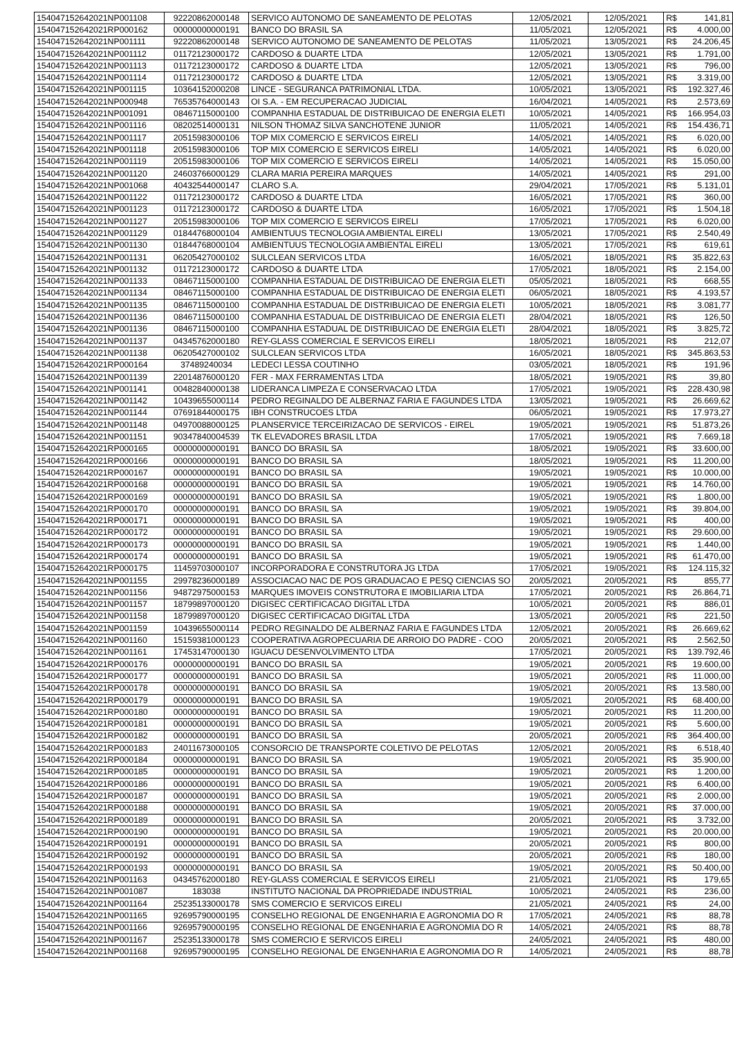| 154047152642021NP001108 | 92220862000148 | SERVICO AUTONOMO DE SANEAMENTO DE PELOTAS | 12/05/2021 | 12/05/2021 | R$ | 141,81 |
| 154047152642021RP000162 | 00000000000191 | BANCO DO BRASIL SA | 11/05/2021 | 12/05/2021 | R$ | 4.000,00 |
| 154047152642021NP001111 | 92220862000148 | SERVICO AUTONOMO DE SANEAMENTO DE PELOTAS | 11/05/2021 | 13/05/2021 | R$ | 24.206,45 |
| 154047152642021NP001112 | 01172123000172 | CARDOSO & DUARTE LTDA | 12/05/2021 | 13/05/2021 | R$ | 1.791,00 |
| 154047152642021NP001113 | 01172123000172 | CARDOSO & DUARTE LTDA | 12/05/2021 | 13/05/2021 | R$ | 796,00 |
| 154047152642021NP001114 | 01172123000172 | CARDOSO & DUARTE LTDA | 12/05/2021 | 13/05/2021 | R$ | 3.319,00 |
| 154047152642021NP001115 | 10364152000208 | LINCE - SEGURANCA PATRIMONIAL LTDA. | 10/05/2021 | 13/05/2021 | R$ | 192.327,46 |
| 154047152642021NP000948 | 76535764000143 | OI S.A. - EM RECUPERACAO JUDICIAL | 16/04/2021 | 14/05/2021 | R$ | 2.573,69 |
| 154047152642021NP001091 | 08467115000100 | COMPANHIA ESTADUAL DE DISTRIBUICAO DE ENERGIA ELETI | 10/05/2021 | 14/05/2021 | R$ | 166.954,03 |
| 154047152642021NP001116 | 08202514000131 | NILSON THOMAZ SILVA SANCHOTENE JUNIOR | 11/05/2021 | 14/05/2021 | R$ | 154.436,71 |
| 154047152642021NP001117 | 20515983000106 | TOP MIX COMERCIO E SERVICOS EIRELI | 14/05/2021 | 14/05/2021 | R$ | 6.020,00 |
| 154047152642021NP001118 | 20515983000106 | TOP MIX COMERCIO E SERVICOS EIRELI | 14/05/2021 | 14/05/2021 | R$ | 6.020,00 |
| 154047152642021NP001119 | 20515983000106 | TOP MIX COMERCIO E SERVICOS EIRELI | 14/05/2021 | 14/05/2021 | R$ | 15.050,00 |
| 154047152642021NP001120 | 24603766000129 | CLARA MARIA PEREIRA MARQUES | 14/05/2021 | 14/05/2021 | R$ | 291,00 |
| 154047152642021NP001068 | 40432544000147 | CLARO S.A. | 29/04/2021 | 17/05/2021 | R$ | 5.131,01 |
| 154047152642021NP001122 | 01172123000172 | CARDOSO & DUARTE LTDA | 16/05/2021 | 17/05/2021 | R$ | 360,00 |
| 154047152642021NP001123 | 01172123000172 | CARDOSO & DUARTE LTDA | 16/05/2021 | 17/05/2021 | R$ | 1.504,18 |
| 154047152642021NP001127 | 20515983000106 | TOP MIX COMERCIO E SERVICOS EIRELI | 17/05/2021 | 17/05/2021 | R$ | 6.020,00 |
| 154047152642021NP001129 | 01844768000104 | AMBIENTUUS TECNOLOGIA AMBIENTAL EIRELI | 13/05/2021 | 17/05/2021 | R$ | 2.540,49 |
| 154047152642021NP001130 | 01844768000104 | AMBIENTUUS TECNOLOGIA AMBIENTAL EIRELI | 13/05/2021 | 17/05/2021 | R$ | 619,61 |
| 154047152642021NP001131 | 06205427000102 | SULCLEAN SERVICOS LTDA | 16/05/2021 | 18/05/2021 | R$ | 35.822,63 |
| 154047152642021NP001132 | 01172123000172 | CARDOSO & DUARTE LTDA | 17/05/2021 | 18/05/2021 | R$ | 2.154,00 |
| 154047152642021NP001133 | 08467115000100 | COMPANHIA ESTADUAL DE DISTRIBUICAO DE ENERGIA ELETI | 05/05/2021 | 18/05/2021 | R$ | 668,55 |
| 154047152642021NP001134 | 08467115000100 | COMPANHIA ESTADUAL DE DISTRIBUICAO DE ENERGIA ELETI | 06/05/2021 | 18/05/2021 | R$ | 4.193,57 |
| 154047152642021NP001135 | 08467115000100 | COMPANHIA ESTADUAL DE DISTRIBUICAO DE ENERGIA ELETI | 10/05/2021 | 18/05/2021 | R$ | 3.081,77 |
| 154047152642021NP001136 | 08467115000100 | COMPANHIA ESTADUAL DE DISTRIBUICAO DE ENERGIA ELETI | 28/04/2021 | 18/05/2021 | R$ | 126,50 |
| 154047152642021NP001136 | 08467115000100 | COMPANHIA ESTADUAL DE DISTRIBUICAO DE ENERGIA ELETI | 28/04/2021 | 18/05/2021 | R$ | 3.825,72 |
| 154047152642021NP001137 | 04345762000180 | REY-GLASS COMERCIAL E SERVICOS EIRELI | 18/05/2021 | 18/05/2021 | R$ | 212,07 |
| 154047152642021NP001138 | 06205427000102 | SULCLEAN SERVICOS LTDA | 16/05/2021 | 18/05/2021 | R$ | 345.863,53 |
| 154047152642021RP000164 | 37489240034 | LEDECI LESSA COUTINHO | 03/05/2021 | 18/05/2021 | R$ | 191,96 |
| 154047152642021NP001139 | 22014876000120 | FER - MAX FERRAMENTAS LTDA | 18/05/2021 | 19/05/2021 | R$ | 39,80 |
| 154047152642021NP001141 | 00482840000138 | LIDERANCA LIMPEZA E CONSERVACAO LTDA | 17/05/2021 | 19/05/2021 | R$ | 228.430,98 |
| 154047152642021NP001142 | 10439655000114 | PEDRO REGINALDO DE ALBERNAZ FARIA E FAGUNDES LTDA | 13/05/2021 | 19/05/2021 | R$ | 26.669,62 |
| 154047152642021NP001144 | 07691844000175 | IBH CONSTRUCOES LTDA | 06/05/2021 | 19/05/2021 | R$ | 17.973,27 |
| 154047152642021NP001148 | 04970088000125 | PLANSERVICE TERCEIRIZACAO DE SERVICOS - EIREL | 19/05/2021 | 19/05/2021 | R$ | 51.873,26 |
| 154047152642021NP001151 | 90347840004539 | TK ELEVADORES BRASIL LTDA | 17/05/2021 | 19/05/2021 | R$ | 7.669,18 |
| 154047152642021RP000165 | 00000000000191 | BANCO DO BRASIL SA | 18/05/2021 | 19/05/2021 | R$ | 33.600,00 |
| 154047152642021RP000166 | 00000000000191 | BANCO DO BRASIL SA | 18/05/2021 | 19/05/2021 | R$ | 11.200,00 |
| 154047152642021RP000167 | 00000000000191 | BANCO DO BRASIL SA | 19/05/2021 | 19/05/2021 | R$ | 10.000,00 |
| 154047152642021RP000168 | 00000000000191 | BANCO DO BRASIL SA | 19/05/2021 | 19/05/2021 | R$ | 14.760,00 |
| 154047152642021RP000169 | 00000000000191 | BANCO DO BRASIL SA | 19/05/2021 | 19/05/2021 | R$ | 1.800,00 |
| 154047152642021RP000170 | 00000000000191 | BANCO DO BRASIL SA | 19/05/2021 | 19/05/2021 | R$ | 39.804,00 |
| 154047152642021RP000171 | 00000000000191 | BANCO DO BRASIL SA | 19/05/2021 | 19/05/2021 | R$ | 400,00 |
| 154047152642021RP000172 | 00000000000191 | BANCO DO BRASIL SA | 19/05/2021 | 19/05/2021 | R$ | 29.600,00 |
| 154047152642021RP000173 | 00000000000191 | BANCO DO BRASIL SA | 19/05/2021 | 19/05/2021 | R$ | 1.440,00 |
| 154047152642021RP000174 | 00000000000191 | BANCO DO BRASIL SA | 19/05/2021 | 19/05/2021 | R$ | 61.470,00 |
| 154047152642021RP000175 | 11459703000107 | INCORPORADORA E CONSTRUTORA JG LTDA | 17/05/2021 | 19/05/2021 | R$ | 124.115,32 |
| 154047152642021NP001155 | 29978236000189 | ASSOCIACAO NAC DE POS GRADUACAO E PESQ CIENCIAS SO | 20/05/2021 | 20/05/2021 | R$ | 855,77 |
| 154047152642021NP001156 | 94872975000153 | MARQUES IMOVEIS CONSTRUTORA E IMOBILIARIA LTDA | 17/05/2021 | 20/05/2021 | R$ | 26.864,71 |
| 154047152642021NP001157 | 18799897000120 | DIGISEC CERTIFICACAO DIGITAL LTDA | 10/05/2021 | 20/05/2021 | R$ | 886,01 |
| 154047152642021NP001158 | 18799897000120 | DIGISEC CERTIFICACAO DIGITAL LTDA | 13/05/2021 | 20/05/2021 | R$ | 221,50 |
| 154047152642021NP001159 | 10439655000114 | PEDRO REGINALDO DE ALBERNAZ FARIA E FAGUNDES LTDA | 12/05/2021 | 20/05/2021 | R$ | 26.669,62 |
| 154047152642021NP001160 | 15159381000123 | COOPERATIVA AGROPECUARIA DE ARROIO DO PADRE - COO | 20/05/2021 | 20/05/2021 | R$ | 2.562,50 |
| 154047152642021NP001161 | 17453147000130 | IGUACU DESENVOLVIMENTO LTDA | 17/05/2021 | 20/05/2021 | R$ | 139.792,46 |
| 154047152642021RP000176 | 00000000000191 | BANCO DO BRASIL SA | 19/05/2021 | 20/05/2021 | R$ | 19.600,00 |
| 154047152642021RP000177 | 00000000000191 | BANCO DO BRASIL SA | 19/05/2021 | 20/05/2021 | R$ | 11.000,00 |
| 154047152642021RP000178 | 00000000000191 | BANCO DO BRASIL SA | 19/05/2021 | 20/05/2021 | R$ | 13.580,00 |
| 154047152642021RP000179 | 00000000000191 | BANCO DO BRASIL SA | 19/05/2021 | 20/05/2021 | R$ | 68.400,00 |
| 154047152642021RP000180 | 00000000000191 | BANCO DO BRASIL SA | 19/05/2021 | 20/05/2021 | R$ | 11.200,00 |
| 154047152642021RP000181 | 00000000000191 | BANCO DO BRASIL SA | 19/05/2021 | 20/05/2021 | R$ | 5.600,00 |
| 154047152642021RP000182 | 00000000000191 | BANCO DO BRASIL SA | 20/05/2021 | 20/05/2021 | R$ | 364.400,00 |
| 154047152642021RP000183 | 24011673000105 | CONSORCIO DE TRANSPORTE COLETIVO DE PELOTAS | 12/05/2021 | 20/05/2021 | R$ | 6.518,40 |
| 154047152642021RP000184 | 00000000000191 | BANCO DO BRASIL SA | 19/05/2021 | 20/05/2021 | R$ | 35.900,00 |
| 154047152642021RP000185 | 00000000000191 | BANCO DO BRASIL SA | 19/05/2021 | 20/05/2021 | R$ | 1.200,00 |
| 154047152642021RP000186 | 00000000000191 | BANCO DO BRASIL SA | 19/05/2021 | 20/05/2021 | R$ | 6.400,00 |
| 154047152642021RP000187 | 00000000000191 | BANCO DO BRASIL SA | 19/05/2021 | 20/05/2021 | R$ | 2.000,00 |
| 154047152642021RP000188 | 00000000000191 | BANCO DO BRASIL SA | 19/05/2021 | 20/05/2021 | R$ | 37.000,00 |
| 154047152642021RP000189 | 00000000000191 | BANCO DO BRASIL SA | 20/05/2021 | 20/05/2021 | R$ | 3.732,00 |
| 154047152642021RP000190 | 00000000000191 | BANCO DO BRASIL SA | 19/05/2021 | 20/05/2021 | R$ | 20.000,00 |
| 154047152642021RP000191 | 00000000000191 | BANCO DO BRASIL SA | 20/05/2021 | 20/05/2021 | R$ | 800,00 |
| 154047152642021RP000192 | 00000000000191 | BANCO DO BRASIL SA | 20/05/2021 | 20/05/2021 | R$ | 180,00 |
| 154047152642021RP000193 | 00000000000191 | BANCO DO BRASIL SA | 19/05/2021 | 20/05/2021 | R$ | 50.400,00 |
| 154047152642021NP001163 | 04345762000180 | REY-GLASS COMERCIAL E SERVICOS EIRELI | 21/05/2021 | 21/05/2021 | R$ | 179,65 |
| 154047152642021NP001087 | 183038 | INSTITUTO NACIONAL DA PROPRIEDADE INDUSTRIAL | 10/05/2021 | 24/05/2021 | R$ | 236,00 |
| 154047152642021NP001164 | 25235133000178 | SMS COMERCIO E SERVICOS EIRELI | 21/05/2021 | 24/05/2021 | R$ | 24,00 |
| 154047152642021NP001165 | 92695790000195 | CONSELHO REGIONAL DE ENGENHARIA E AGRONOMIA DO R | 17/05/2021 | 24/05/2021 | R$ | 88,78 |
| 154047152642021NP001166 | 92695790000195 | CONSELHO REGIONAL DE ENGENHARIA E AGRONOMIA DO R | 14/05/2021 | 24/05/2021 | R$ | 88,78 |
| 154047152642021NP001167 | 25235133000178 | SMS COMERCIO E SERVICOS EIRELI | 24/05/2021 | 24/05/2021 | R$ | 480,00 |
| 154047152642021NP001168 | 92695790000195 | CONSELHO REGIONAL DE ENGENHARIA E AGRONOMIA DO R | 14/05/2021 | 24/05/2021 | R$ | 88,78 |